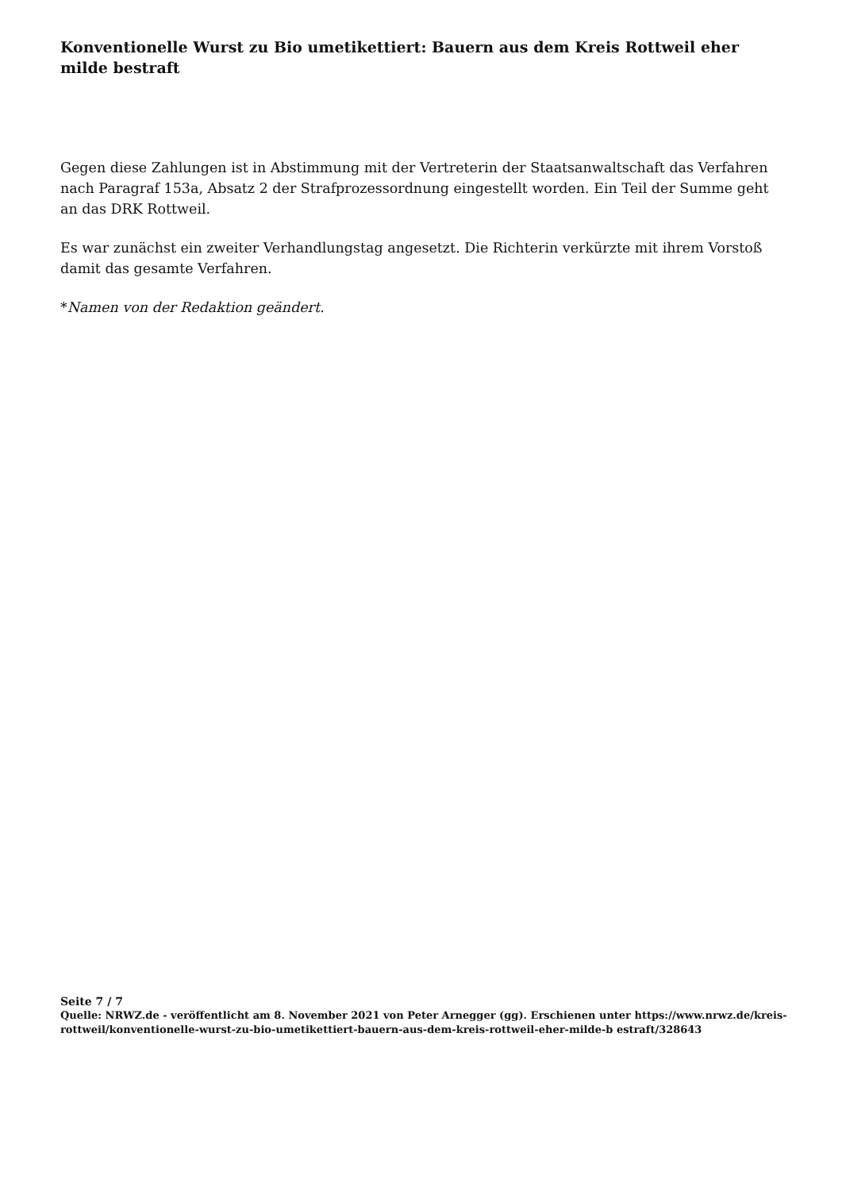Konventionelle Wurst zu Bio umetikettiert: Bauern aus dem Kreis Rottweil eher milde bestraft
Gegen diese Zahlungen ist in Abstimmung mit der Vertreterin der Staatsanwaltschaft das Verfahren nach Paragraf 153a, Absatz 2 der Strafprozessordnung eingestellt worden. Ein Teil der Summe geht an das DRK Rottweil.
Es war zunächst ein zweiter Verhandlungstag angesetzt. Die Richterin verkürzte mit ihrem Vorstoß damit das gesamte Verfahren.
*Namen von der Redaktion geändert.
Seite 7 / 7
Quelle: NRWZ.de - veröffentlicht am 8. November 2021 von Peter Arnegger (gg). Erschienen unter https://www.nrwz.de/kreis-rottweil/konventionelle-wurst-zu-bio-umetikettiert-bauern-aus-dem-kreis-rottweil-eher-milde-b estraft/328643